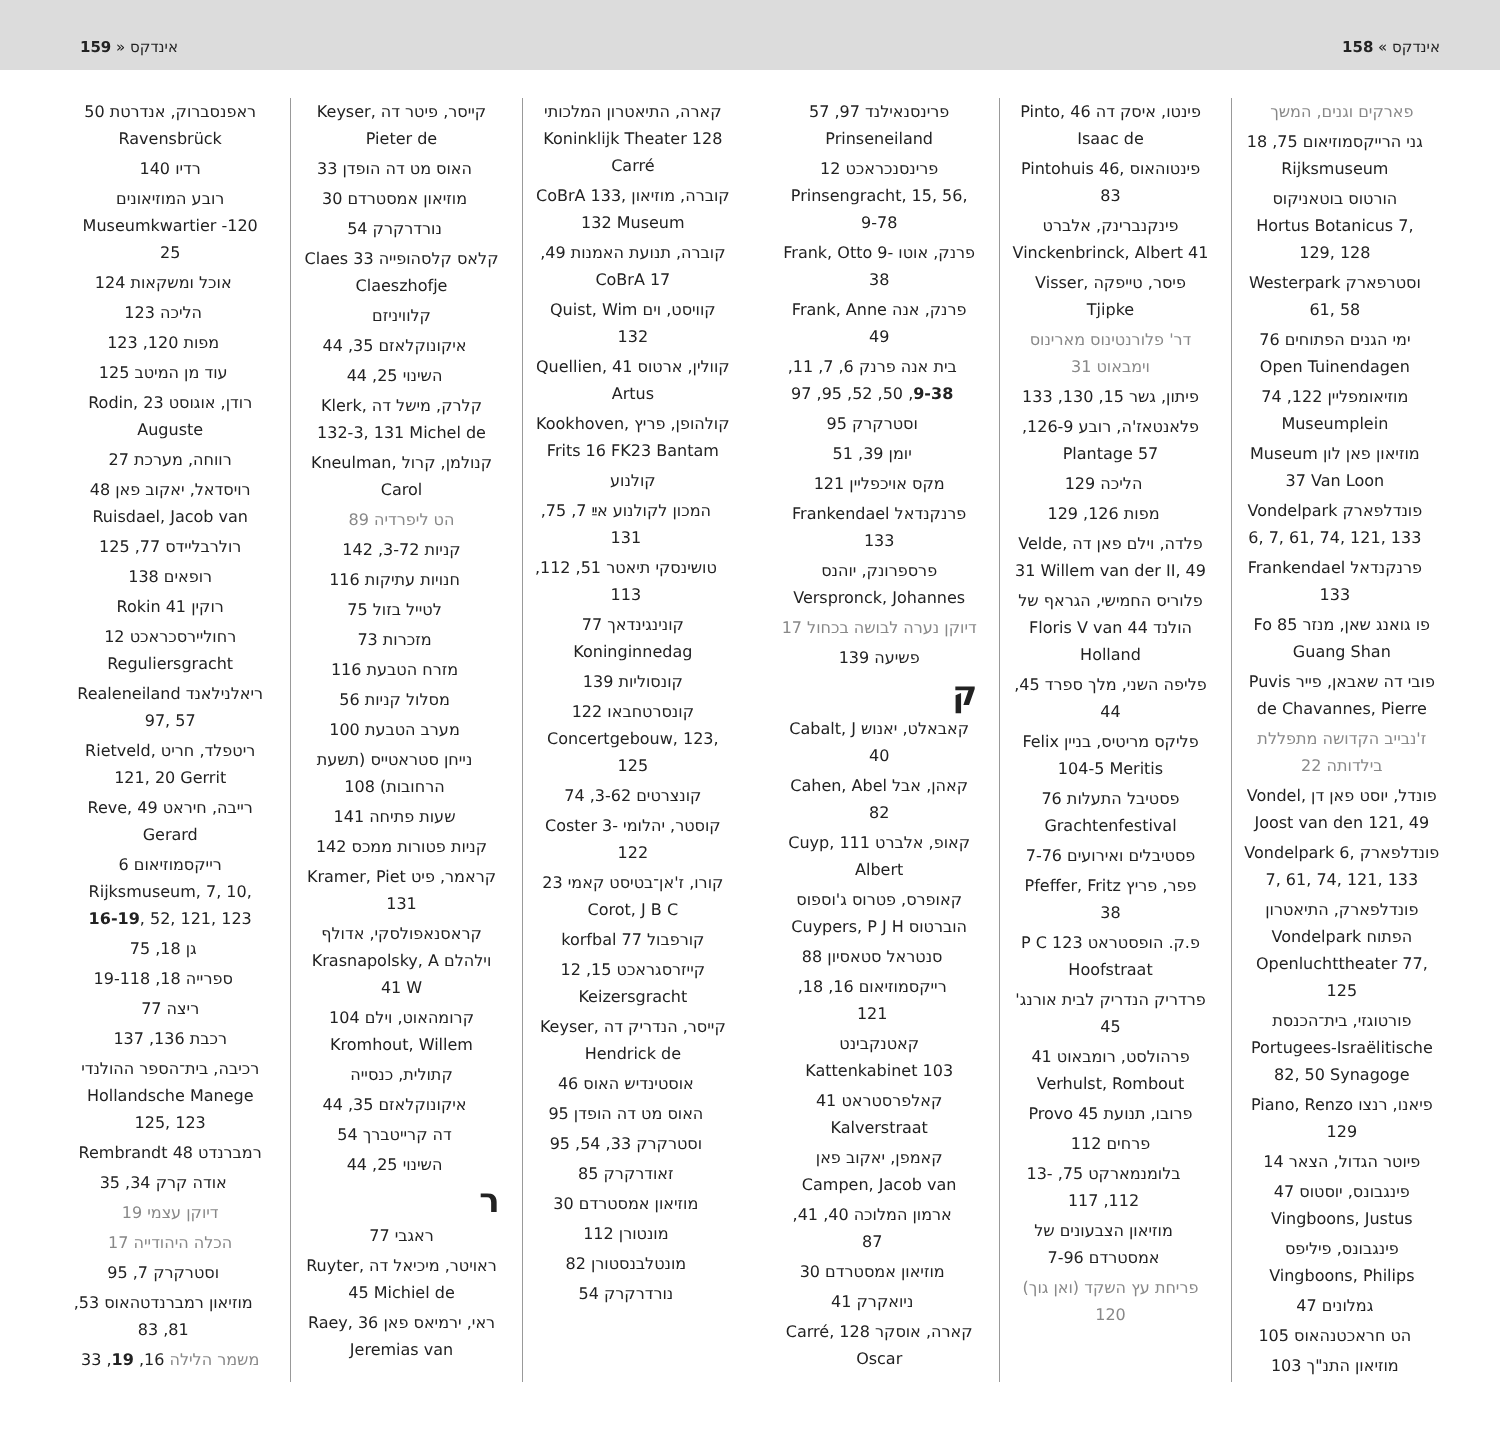159 » אינדקס אינדקס » 158
פארקים וגנים, המשך
גני הרייקסמוזיאום 75, 18 Rijksmuseum
הורטוס בוטאניקוס Hortus Botanicus 7, 129, 128
וסטרפארק Westerpark 61, 58
ימי הגנים הפתוחים 76 Open Tuinendagen
מוזיאומפליין 122, 74 Museumplein
מוזיאון פאן לון Museum 37 Van Loon
פונדלפארק Vondelpark 6, 7, 61, 74, 121, 133
פרנקנדאל Frankendael 133
פו גואנג שאן, מנזר Fo 85 Guang Shan
פובי דה שאבאן, פייר Puvis de Chavannes, Pierre
ז'נבייב הקדושה מתפללת בילדותה 22
פונדל, יוסט פאן דן Vondel, Joost van den 121, 49
פונדלפארק Vondelpark 6, 7, 61, 74, 121, 133
פונדלפארק, התיאטרון הפתוח Vondelpark Openluchttheater 77, 125
פורטוגזי, בית־הכנסת Portugees-Israëlitische 82, 50 Synagoge
פיאנו, רנצו Piano, Renzo 129
פיוטר הגדול, הצאר 14
פינגבונס, יוסטוס 47 Vingboons, Justus
פינגבונס, פיליפס Vingboons, Philips
גמלונים 47
הט חראכטנהאוס 105
מוזיאון התנ"ך 103
פינטו, איסק דה Pinto, 46 Isaac de
פינטוהאוס Pintohuis 46, 83
פינקנברינק, אלברט Vinckenbrinck, Albert 41
פיסר, טייפקה Visser, Tjipke
דר' פלורנטינוס מארינוס וימבאוט 31
פיתון, גשר 15, 130, 133
פלאנטאז'ה, רובע 126-9, 57 Plantage
הליכה 129
מפות 126, 129
פלדה, וילם פאן דה Velde, 31 Willem van der II, 49
פלוריס החמישי, הגראף של הולנד Floris V van 44 Holland
פליפה השני, מלך ספרד 45, 44
פליקס מריטיס, בניין Felix 104-5 Meritis
פסטיבל התעלות 76 Grachtenfestival
פסטיבלים ואירועים 7-76
פפר, פריץ Pfeffer, Fritz 38
פ.ק. הופסטראט P C 123 Hoofstraat
פרדריק הנדריק לבית אורנג' 45
פרהולסט, רומבאוט 41 Verhulst, Rombout
פרובו, תנועת 45 Provo
פרחים 112
בלומנמארקט 75, 13-112, 117
מוזיאון הצבעונים של אמסטרדם 7-96
פריחת עץ השקד (ואן גוך) 120
פרינסנאילנד 97, 57 Prinseneiland
פרינסנכראכט 12 Prinsengracht, 15, 56, 9-78
פרנק, אוטו Frank, Otto 9-38
פרנק, אנה Frank, Anne 49
בית אנה פרנק 6, 7, 11, 9-38, 50, 52, 95, 97
וסטרקרק 95
יומן 39, 51
מקס אויכפליין 121
פרנקנדאל Frankendael 133
פרספרונק, יוהנס Verspronck, Johannes
דיוקן נערה לבושה בכחול 17
פשיעה 139
ק
קאבאלט, יאנוש Cabalt, J 40
קאהן, אבל Cahen, Abel 82
קאופ, אלברט Cuyp, 111 Albert
קאופרס, פטרוס ג'וספוס הוברטוס Cuypers, P J H
סנטראל סטאסיון 88
רייקסמוזיאום 16, 18, 121
קאטנקבינט Kattenkabinet 103
קאלפרסטראט 41 Kalverstraat
קאמפן, יאקוב פאן Campen, Jacob van
ארמון המלוכה 40, 41, 87
מוזיאון אמסטרדם 30
ניואקרק 41
קארה, אוסקר Carré, 128 Oscar
קארה, התיאטרון המלכותי Koninklijk Theater 128 Carré
קוברה, מוזיאון CoBrA 133, 132 Museum
קוברה, תנועת האמנות 49, 17 CoBrA
קוויסט, וים Quist, Wim 132
קוולין, ארטוס Quellien, 41 Artus
קולהופן, פריץ Kookhoven, Frits 16 FK23 Bantam
קולנוע
המכון לקולנוע אײַ 7, 75, 131
טושינסקי תיאטר 51, 112, 113
קונינגינדאך 77 Koninginnedag
קונסוליות 139
קונסרטחבאו 122 Concertgebouw, 123, 125
קונצרטים 3-62, 74
קוסטר, יהלומי Coster 3-122
קורו, ז'אן־בטיסט קאמי 23 Corot, J B C
קורפבול 77 korfbal
קייזרסגראכט 15, 12 Keizersgracht
קייסר, הנדריק דה Keyser, Hendrick de
אוסטינדיש האוס 46
האוס מט דה הופדן 95
וסטרקרק 33, 54, 95
זאודרקרק 85
מוזיאון אמסטרדם 30
מונטורן 112
מונטלבנסטורן 82
נורדרקרק 54
קייסר, פיטר דה Keyser, Pieter de
האוס מט דה הופדן 33
מוזיאון אמסטרדם 30
נורדרקרק 54
קלאס קלסהופייה Claes 33 Claeszhofje
קלוויניזם
איקונוקלאזם 35, 44
השינוי 25, 44
קלרק, מישל דה Klerk, 132-3, 131 Michel de
קנולמן, קרול Kneulman, Carol
הט ליפרדיה 89
קניות 3-72, 142
חנויות עתיקות 116
לטייל בזול 75
מזכרות 73
מזרח הטבעת 116
מסלול קניות 56
מערב הטבעת 100
נייחן סטראטייס (תשעת הרחובות) 108
שעות פתיחה 141
קניות פטורות ממכס 142
קראמר, פיט Kramer, Piet 131
קראסנאפולסקי, אדולף וילהלם Krasnapolsky, A 41 W
קרומהאוט, וילם 104 Kromhout, Willem
קתולית, כנסייה
איקונוקלאזם 35, 44
דה קרייטברך 54
השינוי 25, 44
ר
ראגבי 77
ראויטר, מיכיאל דה Ruyter, 45 Michiel de
ראי, ירמיאס פאן Raey, 36 Jeremias van
ראפנסברוק, אנדרטת 50 Ravensbrück
רדיו 140
רובע המוזיאונים Museumkwartier -120 25
אוכל ומשקאות 124
הליכה 123
מפות 120, 123
עוד מן המיטב 125
רודן, אוגוסט Rodin, 23 Auguste
רווחה, מערכת 27
רויסדאל, יאקוב פאן 48 Ruisdael, Jacob van
רולרבליידס 77, 125
רופאים 138
רוקין 41 Rokin
רחוליירסכראכט 12 Reguliersgracht
ריאלנילאנד Realeneiland 97, 57
ריטפלד, חריט Rietveld, 121, 20 Gerrit
רייבה, חיראט Reve, 49 Gerard
רייקסמוזיאום 6 Rijksmuseum, 7, 10, 16-19, 52, 121, 123
גן 18, 75
ספרייה 18, 19-118
ריצה 77
רכבת 136, 137
רכיבה, בית־הספר ההולנדי Hollandsche Manege 125, 123
רמברנדט 48 Rembrandt
אודה קרק 34, 35
דיוקן עצמי 19
הכלה היהודייה 17
וסטרקרק 7, 95
מוזיאון רמברנדטהאוס 53, 81, 83
משמר הלילה 16, 19, 33